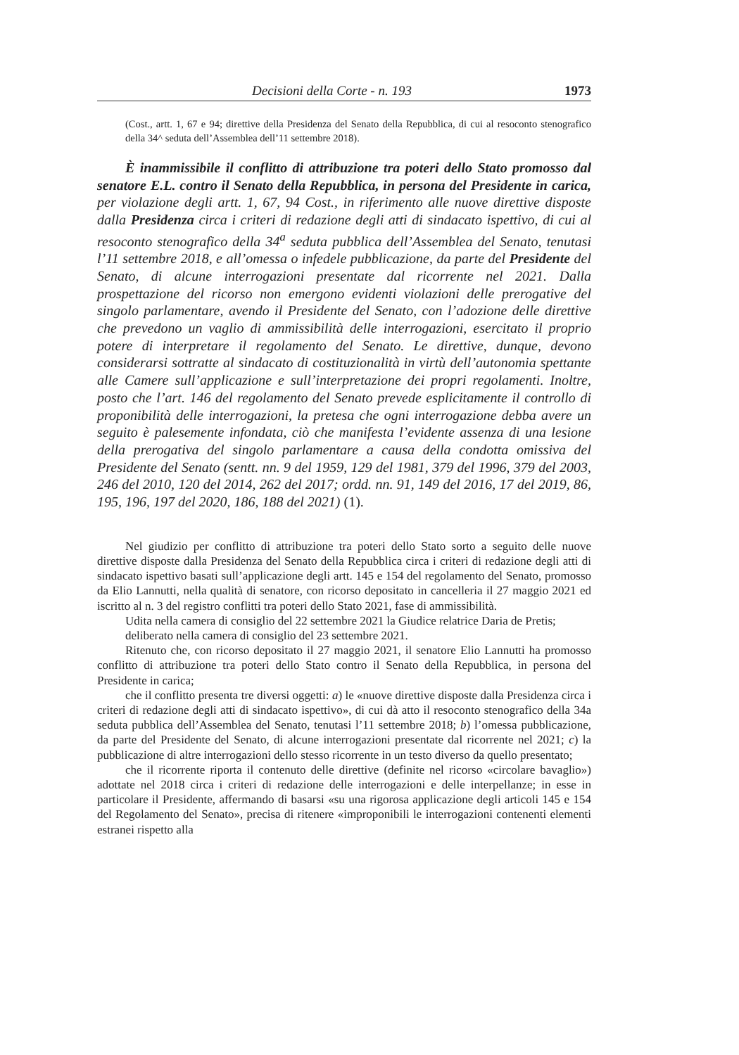Decisioni della Corte - n. 193 1973
(Cost., artt. 1, 67 e 94; direttive della Presidenza del Senato della Repubblica, di cui al resoconto stenografico della 34^ seduta dell’Assemblea dell’11 settembre 2018).
È inammissibile il conflitto di attribuzione tra poteri dello Stato promosso dal senatore E.L. contro il Senato della Repubblica, in persona del Presidente in carica, per violazione degli artt. 1, 67, 94 Cost., in riferimento alle nuove direttive disposte dalla Presidenza circa i criteri di redazione degli atti di sindacato ispettivo, di cui al resoconto stenografico della 34<sup>a</sup> seduta pubblica dell’Assemblea del Senato, tenutasi l’11 settembre 2018, e all’omessa o infedele pubblicazione, da parte del Presidente del Senato, di alcune interrogazioni presentate dal ricorrente nel 2021. Dalla prospettazione del ricorso non emergono evidenti violazioni delle prerogative del singolo parlamentare, avendo il Presidente del Senato, con l’adozione delle direttive che prevedono un vaglio di ammissibilità delle interrogazioni, esercitato il proprio potere di interpretare il regolamento del Senato. Le direttive, dunque, devono considerarsi sottratte al sindacato di costituzionalità in virtù dell’autonomia spettante alle Camere sull’applicazione e sull’interpretazione dei propri regolamenti. Inoltre, posto che l’art. 146 del regolamento del Senato prevede esplicitamente il controllo di proponibilità delle interrogazioni, la pretesa che ogni interrogazione debba avere un seguito è palesemente infondata, ciò che manifesta l’evidente assenza di una lesione della prerogativa del singolo parlamentare a causa della condotta omissiva del Presidente del Senato (sentt. nn. 9 del 1959, 129 del 1981, 379 del 1996, 379 del 2003, 246 del 2010, 120 del 2014, 262 del 2017; ordd. nn. 91, 149 del 2016, 17 del 2019, 86, 195, 196, 197 del 2020, 186, 188 del 2021) (1).
Nel giudizio per conflitto di attribuzione tra poteri dello Stato sorto a seguito delle nuove direttive disposte dalla Presidenza del Senato della Repubblica circa i criteri di redazione degli atti di sindacato ispettivo basati sull’applicazione degli artt. 145 e 154 del regolamento del Senato, promosso da Elio Lannutti, nella qualità di senatore, con ricorso depositato in cancelleria il 27 maggio 2021 ed iscritto al n. 3 del registro conflitti tra poteri dello Stato 2021, fase di ammissibilità.
Udita nella camera di consiglio del 22 settembre 2021 la Giudice relatrice Daria de Pretis;
deliberato nella camera di consiglio del 23 settembre 2021.
Ritenuto che, con ricorso depositato il 27 maggio 2021, il senatore Elio Lannutti ha promosso conflitto di attribuzione tra poteri dello Stato contro il Senato della Repubblica, in persona del Presidente in carica;
che il conflitto presenta tre diversi oggetti: a) le «nuove direttive disposte dalla Presidenza circa i criteri di redazione degli atti di sindacato ispettivo», di cui dà atto il resoconto stenografico della 34a seduta pubblica dell’Assemblea del Senato, tenutasi l’11 settembre 2018; b) l’omessa pubblicazione, da parte del Presidente del Senato, di alcune interrogazioni presentate dal ricorrente nel 2021; c) la pubblicazione di altre interrogazioni dello stesso ricorrente in un testo diverso da quello presentato;
che il ricorrente riporta il contenuto delle direttive (definite nel ricorso «circolare bavaglio») adottate nel 2018 circa i criteri di redazione delle interrogazioni e delle interpellanze; in esse in particolare il Presidente, affermando di basarsi «su una rigorosa applicazione degli articoli 145 e 154 del Regolamento del Senato», precisa di ritenere «improponibili le interrogazioni contenenti elementi estranei rispetto alla